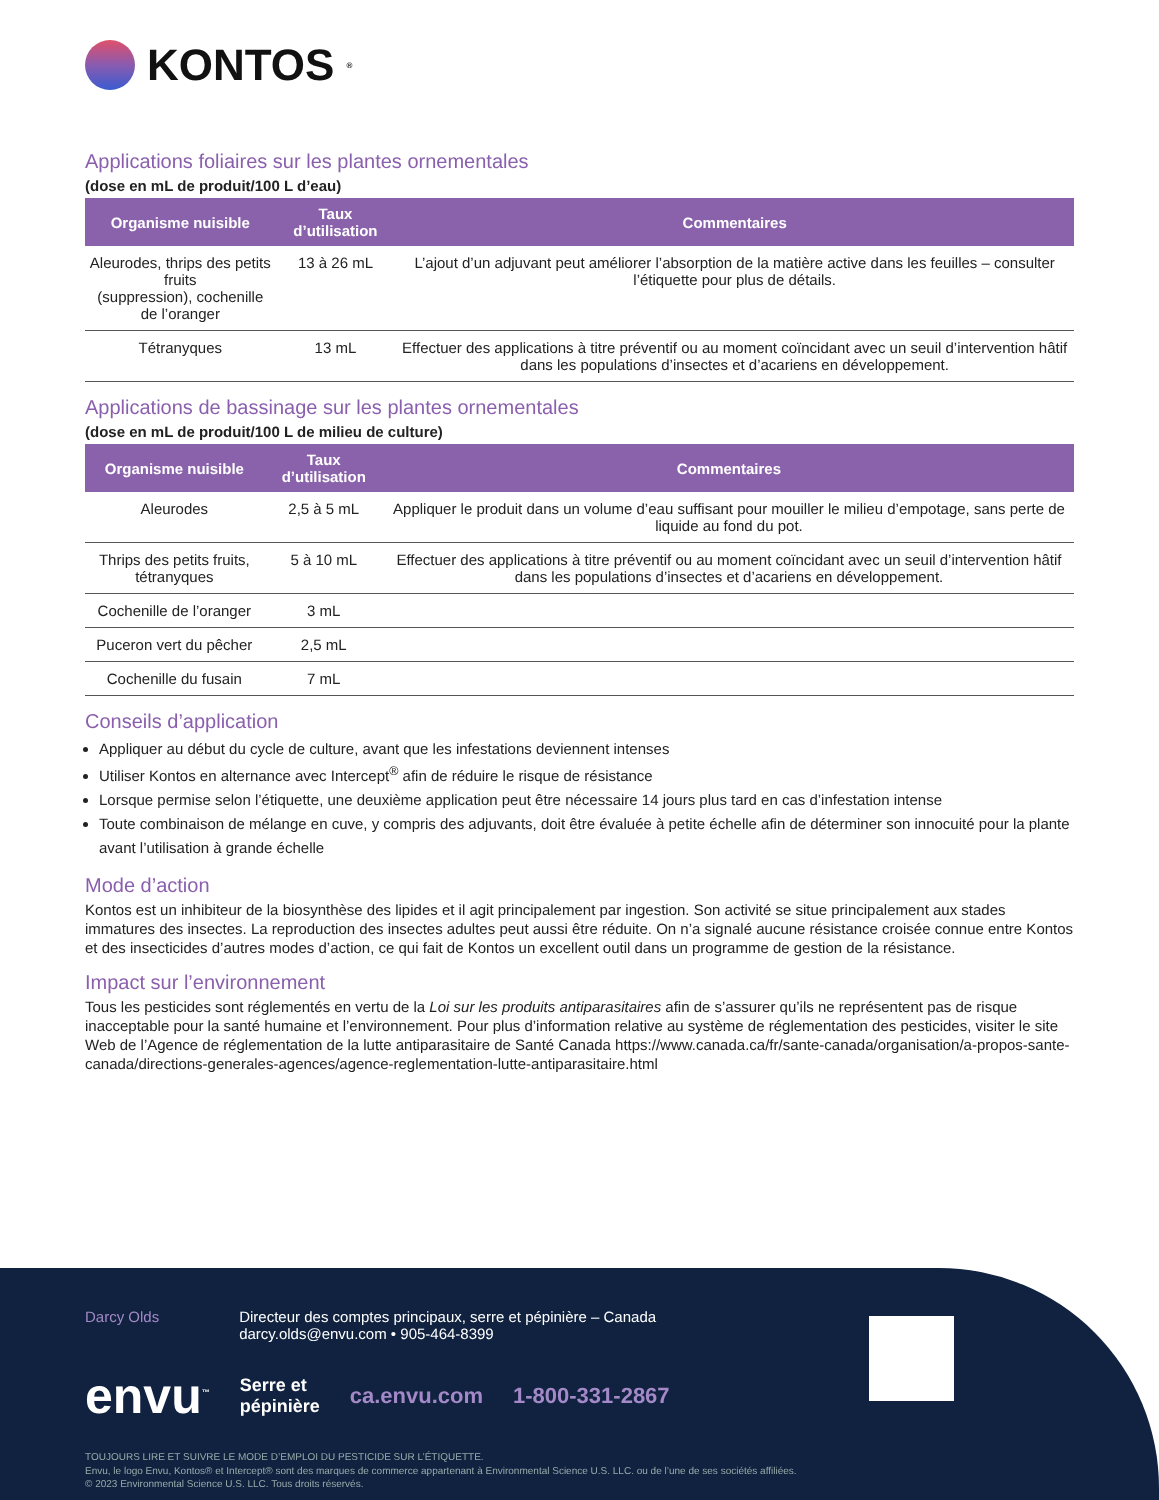KONTOS<sup>®</sup>
Applications foliaires sur les plantes ornementales
(dose en mL de produit/100 L d’eau)
| Organisme nuisible | Taux d’utilisation | Commentaires |
| --- | --- | --- |
| Aleurodes, thrips des petits fruits (suppression), cochenille de l’oranger | 13 à 26 mL | L’ajout d’un adjuvant peut améliorer l’absorption de la matière active dans les feuilles – consulter l’étiquette pour plus de détails. |
| Tétranyques | 13 mL | Effectuer des applications à titre préventif ou au moment coïncidant avec un seuil d’intervention hâtif dans les populations d’insectes et d’acariens en développement. |
Applications de bassinage sur les plantes ornementales
(dose en mL de produit/100 L de milieu de culture)
| Organisme nuisible | Taux d’utilisation | Commentaires |
| --- | --- | --- |
| Aleurodes | 2,5 à 5 mL | Appliquer le produit dans un volume d’eau suffisant pour mouiller le milieu d’empotage, sans perte de liquide au fond du pot. |
| Thrips des petits fruits, tétranyques | 5 à 10 mL | Effectuer des applications à titre préventif ou au moment coïncidant avec un seuil d’intervention hâtif dans les populations d’insectes et d’acariens en développement. |
| Cochenille de l’oranger | 3 mL | |
| Puceron vert du pêcher | 2,5 mL | |
| Cochenille du fusain | 7 mL | |
Conseils d’application
Appliquer au début du cycle de culture, avant que les infestations deviennent intenses
Utiliser Kontos en alternance avec Intercept<sup>®</sup> afin de réduire le risque de résistance
Lorsque permise selon l’étiquette, une deuxième application peut être nécessaire 14 jours plus tard en cas d’infestation intense
Toute combinaison de mélange en cuve, y compris des adjuvants, doit être évaluée à petite échelle afin de déterminer son innocuité pour la plante avant l’utilisation à grande échelle
Mode d’action
Kontos est un inhibiteur de la biosynthèse des lipides et il agit principalement par ingestion. Son activité se situe principalement aux stades immatures des insectes. La reproduction des insectes adultes peut aussi être réduite. On n’a signalé aucune résistance croisée connue entre Kontos et des insecticides d’autres modes d’action, ce qui fait de Kontos un excellent outil dans un programme de gestion de la résistance.
Impact sur l’environnement
Tous les pesticides sont réglementés en vertu de la Loi sur les produits antiparasitaires afin de s’assurer qu’ils ne représentent pas de risque inacceptable pour la santé humaine et l’environnement. Pour plus d’information relative au système de réglementation des pesticides, visiter le site Web de l’Agence de réglementation de la lutte antiparasitaire de Santé Canada https://www.canada.ca/fr/sante-canada/organisation/a-propos-sante-canada/directions-generales-agences/agence-reglementation-lutte-antiparasitaire.html
Darcy Olds Directeur des comptes principaux, serre et pépinière – Canada
darcy.olds@envu.com • 905-464-8399
envu<sup>™</sup> Serre et
pépinière ca.envu.com 1-800-331-2867
TOUJOURS LIRE ET SUIVRE LE MODE D’EMPLOI DU PESTICIDE SUR L’ÉTIQUETTE.
Envu, le logo Envu, Kontos® et Intercept® sont des marques de commerce appartenant à Environmental Science U.S. LLC. ou de l’une de ses sociétés affiliées.
© 2023 Environmental Science U.S. LLC. Tous droits réservés.